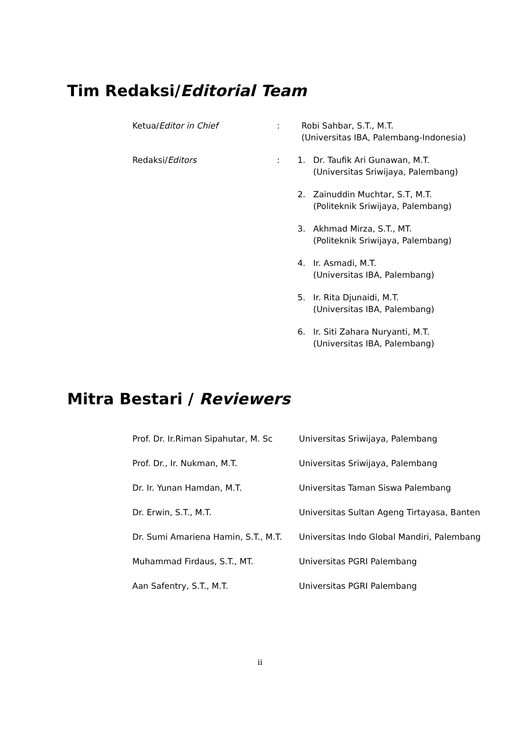Tim Redaksi/Editorial Team
Ketua/Editor in Chief : Robi Sahbar, S.T., M.T.
(Universitas IBA, Palembang-Indonesia)
Redaksi/Editors : 1. Dr. Taufik Ari Gunawan, M.T.
(Universitas Sriwijaya, Palembang)
2. Zainuddin Muchtar, S.T, M.T.
(Politeknik Sriwijaya, Palembang)
3. Akhmad Mirza, S.T., MT.
(Politeknik Sriwijaya, Palembang)
4. Ir. Asmadi, M.T.
(Universitas IBA, Palembang)
5. Ir. Rita Djunaidi, M.T.
(Universitas IBA, Palembang)
6. Ir. Siti Zahara Nuryanti, M.T.
(Universitas IBA, Palembang)
Mitra Bestari / Reviewers
| Prof. Dr. Ir.Riman Sipahutar, M. Sc | Universitas Sriwijaya, Palembang |
| Prof. Dr., Ir. Nukman, M.T. | Universitas Sriwijaya, Palembang |
| Dr. Ir. Yunan Hamdan, M.T. | Universitas Taman Siswa Palembang |
| Dr. Erwin, S.T., M.T. | Universitas Sultan Ageng Tirtayasa, Banten |
| Dr. Sumi Amariena Hamin, S.T., M.T. | Universitas Indo Global Mandiri, Palembang |
| Muhammad Firdaus, S.T., MT. | Universitas PGRI Palembang |
| Aan Safentry, S.T., M.T. | Universitas PGRI Palembang |
ii